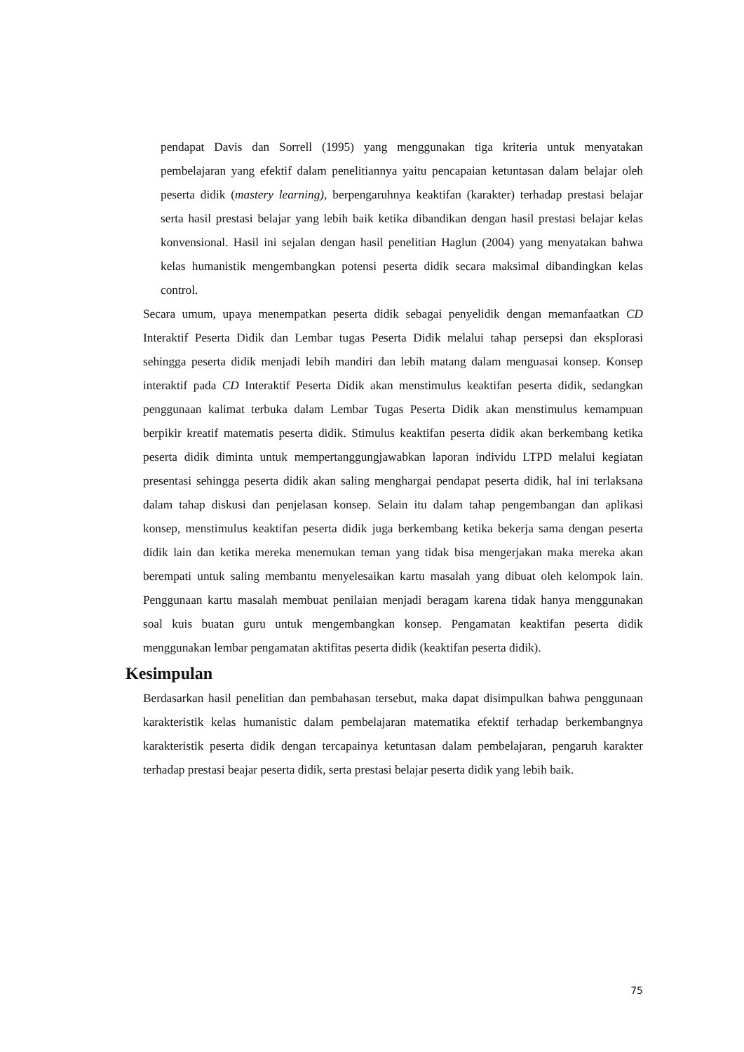pendapat Davis dan Sorrell (1995) yang menggunakan tiga kriteria untuk menyatakan pembelajaran yang efektif dalam penelitiannya yaitu pencapaian ketuntasan dalam belajar oleh peserta didik (mastery learning), berpengaruhnya keaktifan (karakter) terhadap prestasi belajar serta hasil prestasi belajar yang lebih baik ketika dibandikan dengan hasil prestasi belajar kelas konvensional. Hasil ini sejalan dengan hasil penelitian Haglun (2004) yang menyatakan bahwa kelas humanistik mengembangkan potensi peserta didik secara maksimal dibandingkan kelas control.
Secara umum, upaya menempatkan peserta didik sebagai penyelidik dengan memanfaatkan CD Interaktif Peserta Didik dan Lembar tugas Peserta Didik melalui tahap persepsi dan eksplorasi sehingga peserta didik menjadi lebih mandiri dan lebih matang dalam menguasai konsep. Konsep interaktif pada CD Interaktif Peserta Didik akan menstimulus keaktifan peserta didik, sedangkan penggunaan kalimat terbuka dalam Lembar Tugas Peserta Didik akan menstimulus kemampuan berpikir kreatif matematis peserta didik. Stimulus keaktifan peserta didik akan berkembang ketika peserta didik diminta untuk mempertanggungjawabkan laporan individu LTPD melalui kegiatan presentasi sehingga peserta didik akan saling menghargai pendapat peserta didik, hal ini terlaksana dalam tahap diskusi dan penjelasan konsep. Selain itu dalam tahap pengembangan dan aplikasi konsep, menstimulus keaktifan peserta didik juga berkembang ketika bekerja sama dengan peserta didik lain dan ketika mereka menemukan teman yang tidak bisa mengerjakan maka mereka akan berempati untuk saling membantu menyelesaikan kartu masalah yang dibuat oleh kelompok lain. Penggunaan kartu masalah membuat penilaian menjadi beragam karena tidak hanya menggunakan soal kuis buatan guru untuk mengembangkan konsep. Pengamatan keaktifan peserta didik menggunakan lembar pengamatan aktifitas peserta didik (keaktifan peserta didik).
Kesimpulan
Berdasarkan hasil penelitian dan pembahasan tersebut, maka dapat disimpulkan bahwa penggunaan karakteristik kelas humanistic dalam pembelajaran matematika efektif terhadap berkembangnya karakteristik peserta didik dengan tercapainya ketuntasan dalam pembelajaran, pengaruh karakter terhadap prestasi beajar peserta didik, serta prestasi belajar peserta didik yang lebih baik.
75